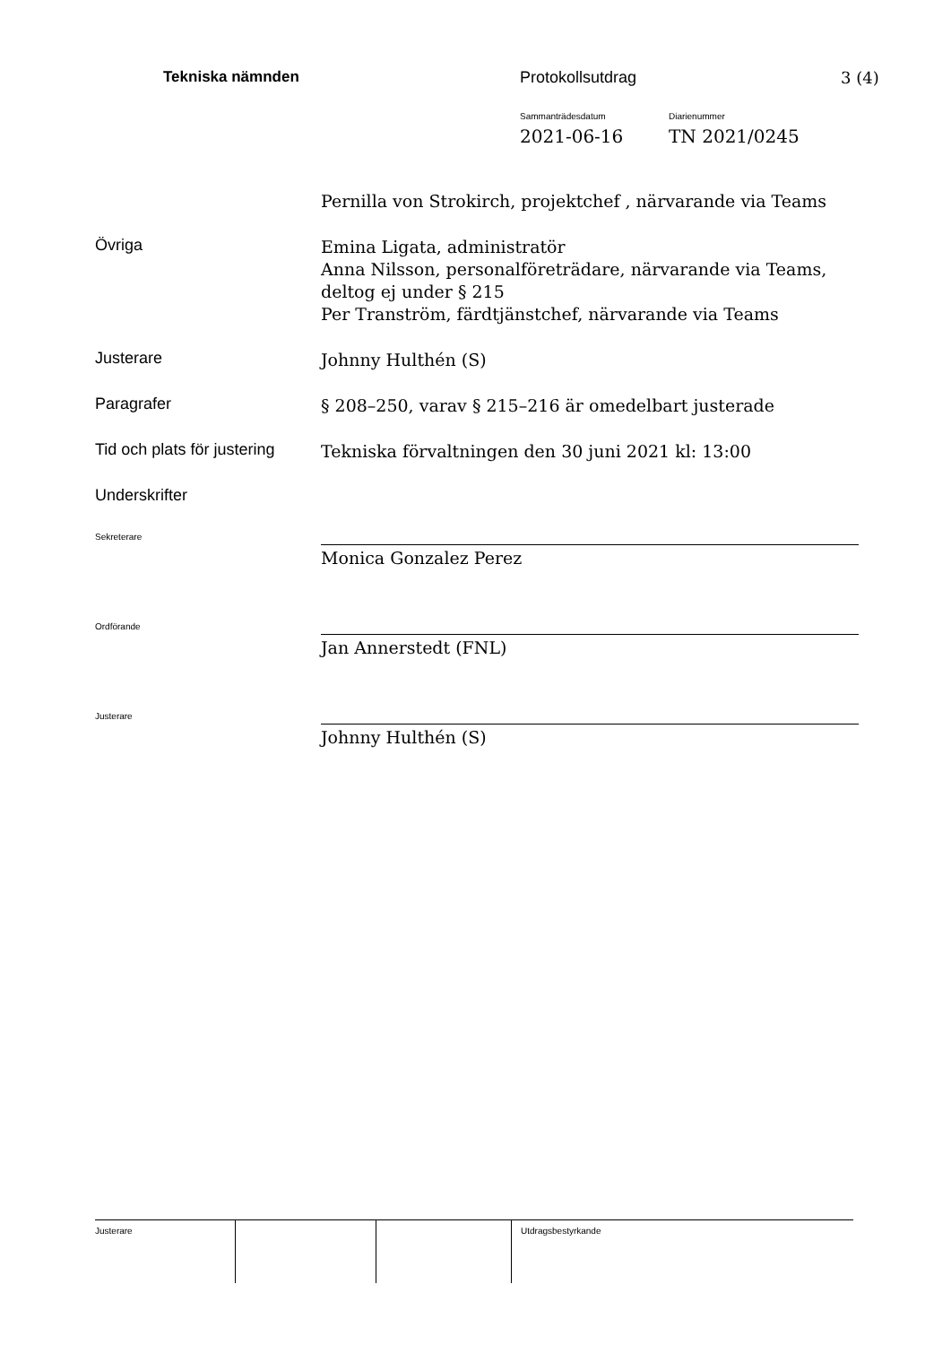Tekniska nämnden Protokollsutdrag 3 (4)
Sammanträdesdatum Diarienummer
2021-06-16 TN 2021/0245
Pernilla von Strokirch, projektchef , närvarande via Teams
Övriga
Emina Ligata, administratör
Anna Nilsson, personalföreträdare, närvarande via Teams, deltog ej under § 215
Per Tranström, färdtjänstchef, närvarande via Teams
Justerare
Johnny Hulthén (S)
Paragrafer
§ 208–250, varav § 215–216 är omedelbart justerade
Tid och plats för justering
Tekniska förvaltningen den 30 juni 2021 kl: 13:00
Underskrifter
Sekreterare
Monica Gonzalez Perez
Ordförande
Jan Annerstedt (FNL)
Justerare
Johnny Hulthén (S)
Justerare Utdragsbestyrkande